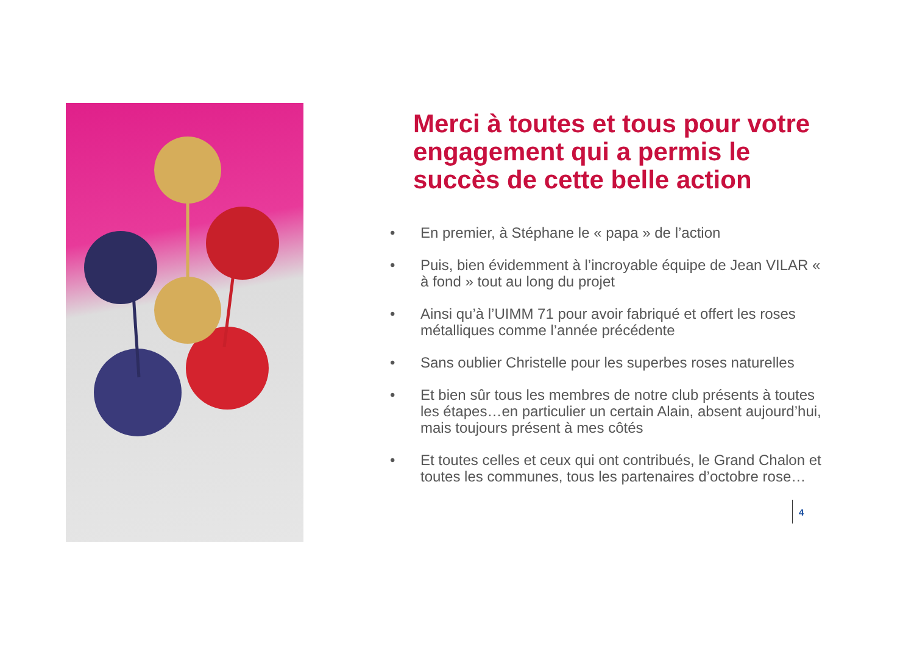Merci à toutes et tous pour votre engagement qui a permis le succès de cette belle action
• En premier, à Stéphane le « papa » de l’action
• Puis, bien évidemment à l’incroyable équipe de Jean VILAR « à fond » tout au long du projet
• Ainsi qu’à l’UIMM 71 pour avoir fabriqué et offert les roses métalliques comme l’année précédente
• Sans oublier Christelle pour les superbes roses naturelles
• Et bien sûr tous les membres de notre club présents à toutes les étapes…en particulier un certain Alain, absent aujourd’hui, mais toujours présent à mes côtés
• Et toutes celles et ceux qui ont contribués, le Grand Chalon et toutes les communes, tous les partenaires d’octobre rose…
4